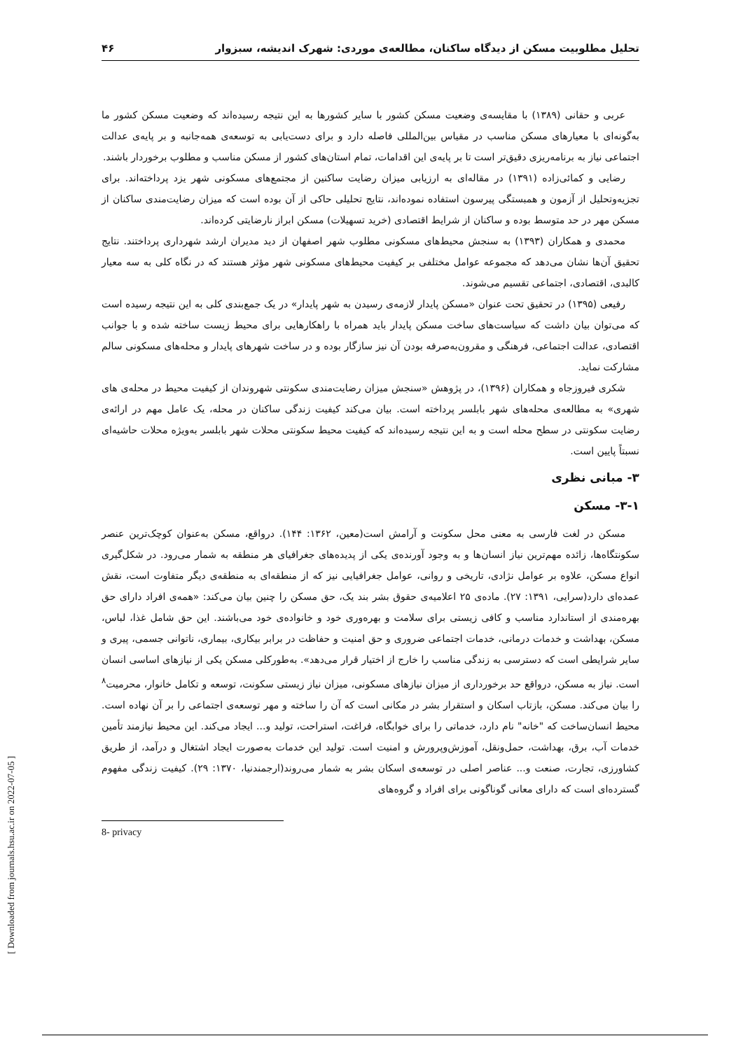تحلیل مطلوبیت مسکن از دیدگاه ساکنان، مطالعه‌ی موردی: شهرک اندیشه، سبزوار ۴۶
عربی و حقانی (۱۳۸۹) با مقایسه‌ی وضعیت مسکن کشور با سایر کشورها به این نتیجه رسیده‌اند که وضعیت مسکن کشور ما به‌گونه‌ای با معیارهای مسکن مناسب در مقیاس بین‌المللی فاصله دارد و برای دست‌یابی به توسعه‌ی همه‌جانبه و بر پایه‌ی عدالت اجتماعی نیاز به برنامه‌ریزی دقیق‌تر است تا بر پایه‌ی این اقدامات، تمام استان‌های کشور از مسکن مناسب و مطلوب برخوردار باشند.
رضایی و کمائی‌زاده (۱۳۹۱) در مقاله‌ای به ارزیابی میزان رضایت ساکنین از مجتمع‌های مسکونی شهر یزد پرداخته‌اند. برای تجزیه‌وتحلیل از آزمون و همبستگی پیرسون استفاده نموده‌اند، نتایج تحلیلی حاکی از آن بوده است که میزان رضایت‌مندی ساکنان از مسکن مهر در حد متوسط بوده و ساکنان از شرایط اقتصادی (خرید تسهیلات) مسکن ابراز نارضایتی کرده‌اند.
محمدی و همکاران (۱۳۹۳) به سنجش محیط‌های مسکونی مطلوب شهر اصفهان از دید مدیران ارشد شهرداری پرداختند. نتایج تحقیق آن‌ها نشان می‌دهد که مجموعه عوامل مختلفی بر کیفیت محیط‌های مسکونی شهر مؤثر هستند که در نگاه کلی به سه معیار کالبدی، اقتصادی، اجتماعی تقسیم می‌شوند.
رفیعی (۱۳۹۵) در تحقیق تحت عنوان «مسکن پایدار لازمه‌ی رسیدن به شهر پایدار» در یک جمع‌بندی کلی به این نتیجه رسیده است که می‌توان بیان داشت که سیاست‌های ساخت مسکن پایدار باید همراه با راهکارهایی برای محیط زیست ساخته شده و با جوانب اقتصادی، عدالت اجتماعی، فرهنگی و مقرون‌به‌صرفه بودن آن نیز سازگار بوده و در ساخت شهرهای پایدار و محله‌های مسکونی سالم مشارکت نماید.
شکری فیروزجاه و همکاران (۱۳۹۶)، در پژوهش «سنجش میزان رضایت‌مندی سکونتی شهروندان از کیفیت محیط در محله‌ی های شهری» به مطالعه‌ی محله‌های شهر بابلسر پرداخته است. بیان می‌کند کیفیت زندگی ساکنان در محله، یک عامل مهم در ارائه‌ی رضایت سکونتی در سطح محله است و به این نتیجه رسیده‌اند که کیفیت محیط سکونتی محلات شهر بابلسر به‌ویژه محلات حاشیه‌ای نسبتاً پایین است.
۳- مبانی نظری
۳-۱- مسکن
مسکن در لغت فارسی به معنی محل سکونت و آرامش است(معین، ۱۳۶۲: ۱۴۴). درواقع، مسکن به‌عنوان کوچک‌ترین عنصر سکونتگاه‌ها، زائده مهم‌ترین نیاز انسان‌ها و به وجود آورنده‌ی یکی از پدیده‌های جغرافیای هر منطقه به شمار می‌رود. در شکل‌گیری انواع مسکن، علاوه بر عوامل نژادی، تاریخی و روانی، عوامل جغرافیایی نیز که از منطقه‌ای به منطقه‌ی دیگر متفاوت است، نقش عمده‌ای دارد(سرایی، ۱۳۹۱: ۲۷). ماده‌ی ۲۵ اعلامیه‌ی حقوق بشر بند یک، حق مسکن را چنین بیان می‌کند: «همه‌ی افراد دارای حق بهره‌مندی از استاندارد مناسب و کافی زیستی برای سلامت و بهره‌وری خود و خانواده‌ی خود می‌باشند. این حق شامل غذا، لباس، مسکن، بهداشت و خدمات درمانی، خدمات اجتماعی ضروری و حق امنیت و حفاظت در برابر بیکاری، بیماری، ناتوانی جسمی، پیری و سایر شرایطی است که دسترسی به زندگی مناسب را خارج از اختیار قرار می‌دهد». به‌طورکلی مسکن یکی از نیازهای اساسی انسان است. نیاز به مسکن، درواقع حد برخورداری از میزان نیازهای مسکونی، میزان نیاز زیستی سکونت، توسعه و تکامل خانوار، محرمیت<sup>۸</sup> را بیان می‌کند. مسکن، بازتاب اسکان و استقرار بشر در مکانی است که آن را ساخته و مهر توسعه‌ی اجتماعی را بر آن نهاده است. محیط انسان‌ساخت که "خانه" نام دارد، خدماتی را برای خوابگاه، فراغت، استراحت، تولید و... ایجاد می‌کند. این محیط نیازمند تأمین خدمات آب، برق، بهداشت، حمل‌ونقل، آموزش‌وپرورش و امنیت است. تولید این خدمات به‌صورت ایجاد اشتغال و درآمد، از طریق کشاورزی، تجارت، صنعت و... عناصر اصلی در توسعه‌ی اسکان بشر به شمار می‌روند(ارجمندنیا، ۱۳۷۰: ۲۹). کیفیت زندگی مفهوم گسترده‌ای است که دارای معانی گوناگونی برای افراد و گروه‌های
8- privacy
[ Downloaded from journals.hsu.ac.ir on 2022-07-05 ]